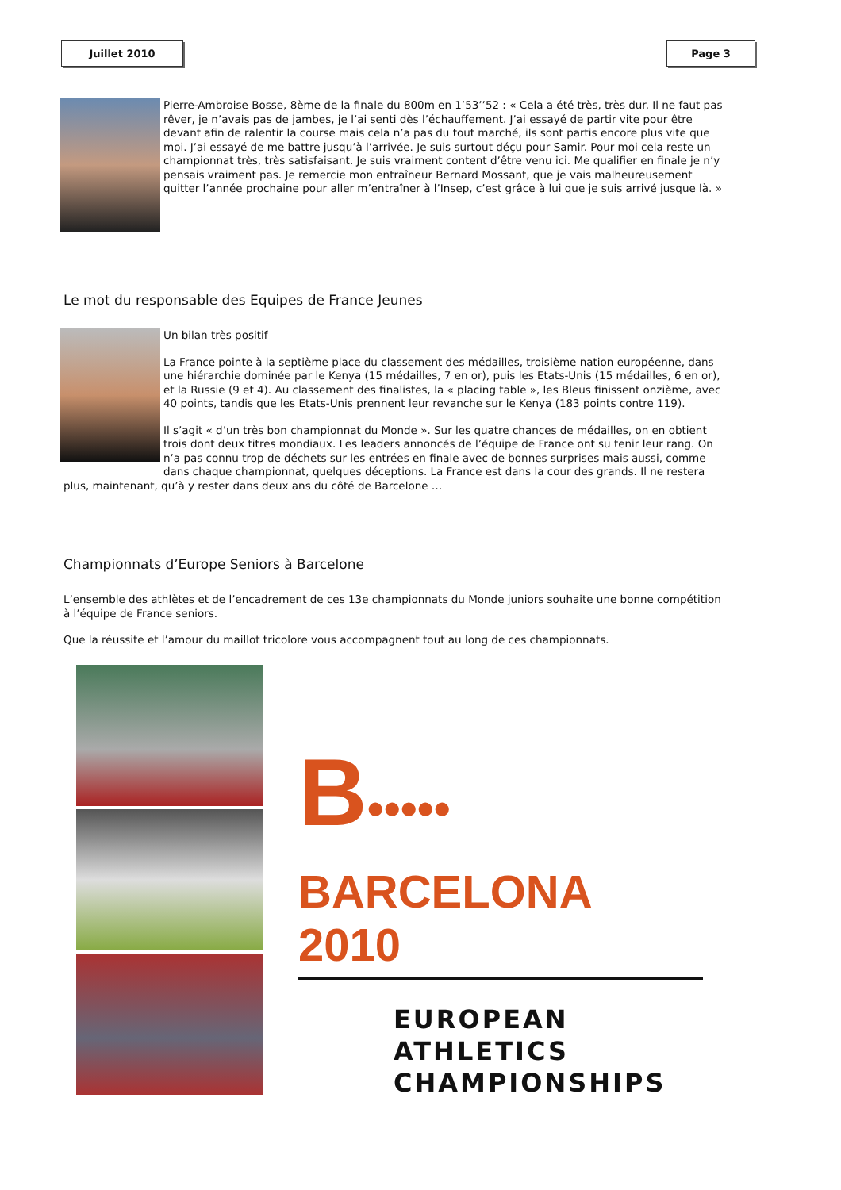Juillet 2010 Page 3
Pierre-Ambroise Bosse, 8ème de la finale du 800m en 1’53’’52 : « Cela a été très, très dur. Il ne faut pas rêver, je n’avais pas de jambes, je l’ai senti dès l’échauffement. J’ai essayé de partir vite pour être devant afin de ralentir la course mais cela n’a pas du tout marché, ils sont partis encore plus vite que moi. J’ai essayé de me battre jusqu’à l’arrivée. Je suis surtout déçu pour Samir. Pour moi cela reste un championnat très, très satisfaisant. Je suis vraiment content d’être venu ici. Me qualifier en finale je n’y pensais vraiment pas. Je remercie mon entraîneur Bernard Mossant, que je vais malheureusement quitter l’année prochaine pour aller m’entraîner à l’Insep, c’est grâce à lui que je suis arrivé jusque là. »
Le mot du responsable des Equipes de France Jeunes
Un bilan très positif
La France pointe à la septième place du classement des médailles, troisième nation européenne, dans une hiérarchie dominée par le Kenya (15 médailles, 7 en or), puis les Etats-Unis (15 médailles, 6 en or), et la Russie (9 et 4). Au classement des finalistes, la « placing table », les Bleus finissent onzième, avec 40 points, tandis que les Etats-Unis prennent leur revanche sur le Kenya (183 points contre 119).
Il s’agit « d’un très bon championnat du Monde ». Sur les quatre chances de médailles, on en obtient trois dont deux titres mondiaux. Les leaders annoncés de l’équipe de France ont su tenir leur rang. On n’a pas connu trop de déchets sur les entrées en finale avec de bonnes surprises mais aussi, comme dans chaque championnat, quelques déceptions. La France est dans la cour des grands. Il ne restera plus, maintenant, qu’à y rester dans deux ans du côté de Barcelone …
Championnats d’Europe Seniors à Barcelone
L’ensemble des athlètes et de l’encadrement de ces 13e championnats du Monde juniors souhaite une bonne compétition à l’équipe de France seniors.
Que la réussite et l’amour du maillot tricolore vous accompagnent tout au long de ces championnats.
B•••••
BARCELONA 2010
EUROPEAN ATHLETICS
CHAMPIONSHIPS